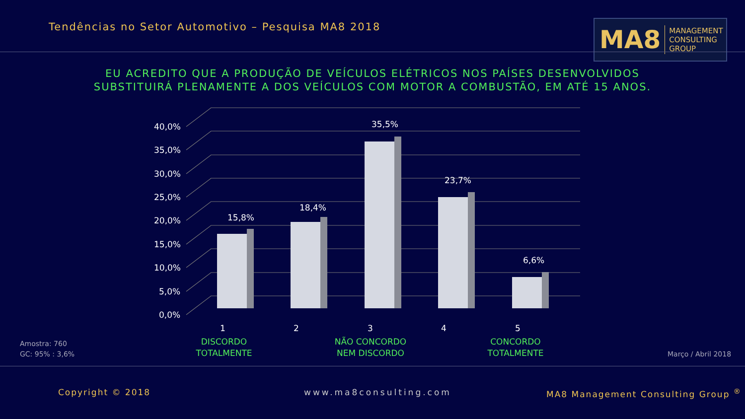Tendências no Setor Automotivo – Pesquisa MA8 2018
MA8 MANAGEMENT
CONSULTING GROUP
EU ACREDITO QUE A PRODUÇÃO DE VEÍCULOS ELÉTRICOS NOS PAÍSES DESENVOLVIDOS
SUBSTITUIRÁ PLENAMENTE A DOS VEÍCULOS COM MOTOR A COMBUSTÃO, EM ATÉ 15 ANOS.
40,0%
35,0%
30,0%
25,0%
20,0%
15,0%
10,0%
5,0%
0,0%
15,8%
18,4%
35,5%
23,7%
6,6%
1 2 3 4 5
DISCORDO
TOTALMENTE
NÃO CONCORDO
NEM DISCORDO
CONCORDO
TOTALMENTE
Amostra: 760
GC: 95% : 3,6%
Março / Abril 2018
Copyright © 2018 www.ma8consulting.com
MA8 Management Consulting Group <sup>®</sup>